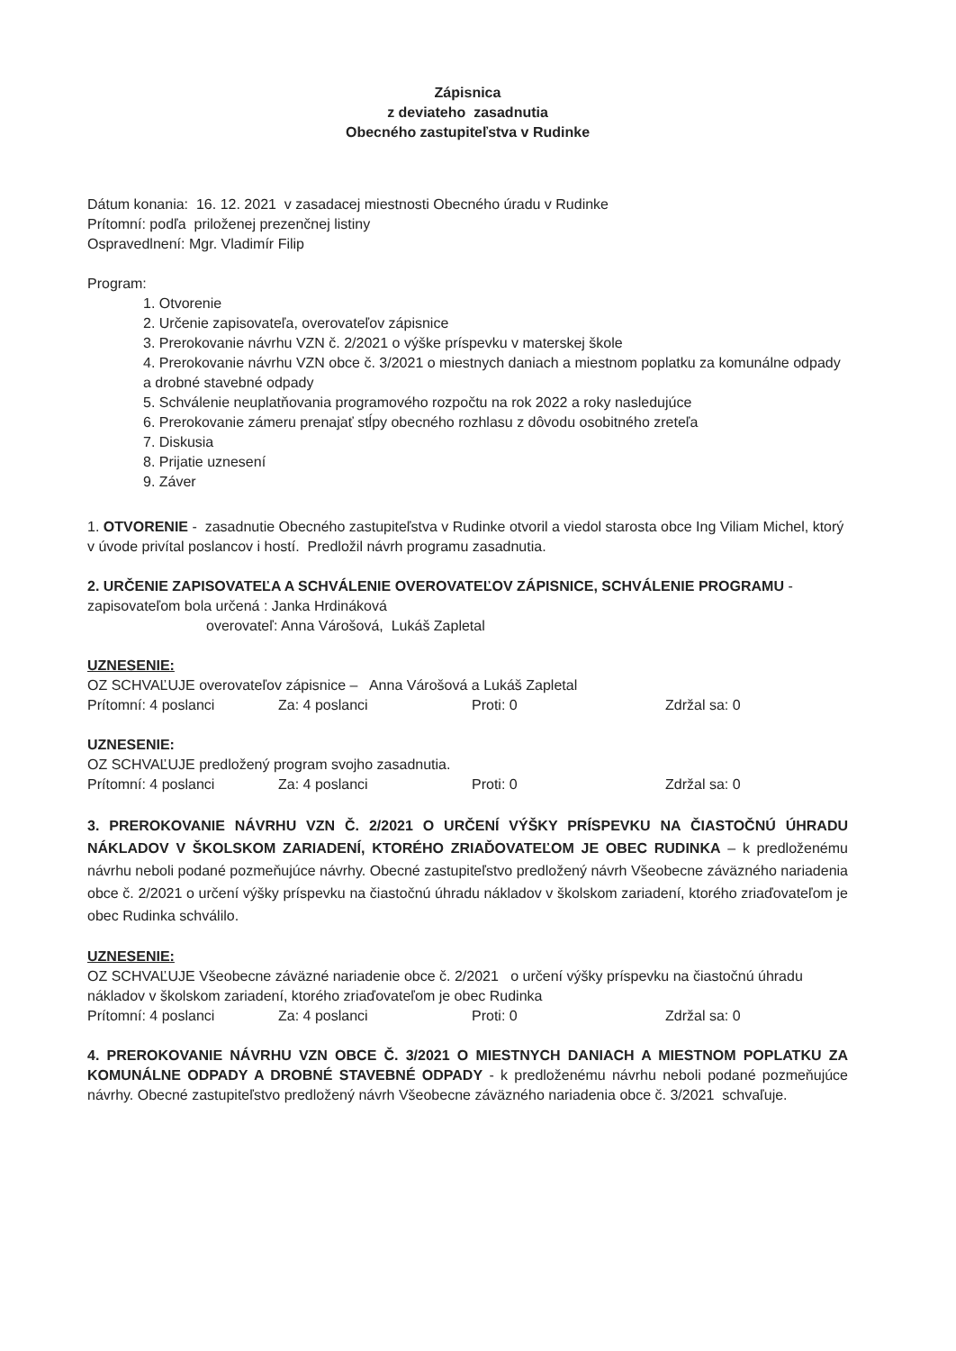Zápisnica
z deviateho zasadnutia
Obecného zastupiteľstva v Rudinke
Dátum konania: 16. 12. 2021 v zasadacej miestnosti Obecného úradu v Rudinke
Prítomní: podľa priloženej prezenčnej listiny
Ospravedlnení: Mgr. Vladimír Filip
Program:
1. Otvorenie
2. Určenie zapisovateľa, overovateľov zápisnice
3. Prerokovanie návrhu VZN č. 2/2021 o výške príspevku v materskej škole
4. Prerokovanie návrhu VZN obce č. 3/2021 o miestnych daniach a miestnom poplatku za komunálne odpady a drobné stavebné odpady
5. Schválenie neuplatňovania programového rozpočtu na rok 2022 a roky nasledujúce
6. Prerokovanie zámeru prenajať stĺpy obecného rozhlasu z dôvodu osobitného zreteľa
7. Diskusia
8. Prijatie uznesení
9. Záver
1. OTVORENIE - zasadnutie Obecného zastupiteľstva v Rudinke otvoril a viedol starosta obce Ing Viliam Michel, ktorý v úvode privítal poslancov i hostí. Predložil návrh programu zasadnutia.
2. URČENIE ZAPISOVATEĽA A SCHVÁLENIE OVEROVATEĽOV ZÁPISNICE, SCHVÁLENIE PROGRAMU - zapisovateľom bola určená : Janka Hrdináková
overovateľ: Anna Várošová, Lukáš Zapletal
UZNESENIE:
OZ SCHVAĽUJE overovateľov zápisnice – Anna Várošová a Lukáš Zapletal
Prítomní: 4 poslanci Za: 4 poslanci Proti: 0 Zdržal sa: 0
UZNESENIE:
OZ SCHVAĽUJE predložený program svojho zasadnutia.
Prítomní: 4 poslanci Za: 4 poslanci Proti: 0 Zdržal sa: 0
3. PREROKOVANIE NÁVRHU VZN Č. 2/2021 O URČENÍ VÝŠKY PRÍSPEVKU NA ČIASTOČNÚ ÚHRADU NÁKLADOV V ŠKOLSKOM ZARIADENÍ, KTORÉHO ZRIAĎOVATEĽOM JE OBEC RUDINKA – k predloženému návrhu neboli podané pozmeňujúce návrhy. Obecné zastupiteľstvo predložený návrh Všeobecne záväzného nariadenia obce č. 2/2021 o určení výšky príspevku na čiastočnú úhradu nákladov v školskom zariadení, ktorého zriaďovateľom je obec Rudinka schválilo.
UZNESENIE:
OZ SCHVAĽUJE Všeobecne záväzné nariadenie obce č. 2/2021 o určení výšky príspevku na čiastočnú úhradu nákladov v školskom zariadení, ktorého zriaďovateľom je obec Rudinka
Prítomní: 4 poslanci Za: 4 poslanci Proti: 0 Zdržal sa: 0
4. PREROKOVANIE NÁVRHU VZN OBCE Č. 3/2021 O MIESTNYCH DANIACH A MIESTNOM POPLATKU ZA KOMUNÁLNE ODPADY A DROBNÉ STAVEBNÉ ODPADY - k predloženému návrhu neboli podané pozmeňujúce návrhy. Obecné zastupiteľstvo predložený návrh Všeobecne záväzného nariadenia obce č. 3/2021 schvaľuje.